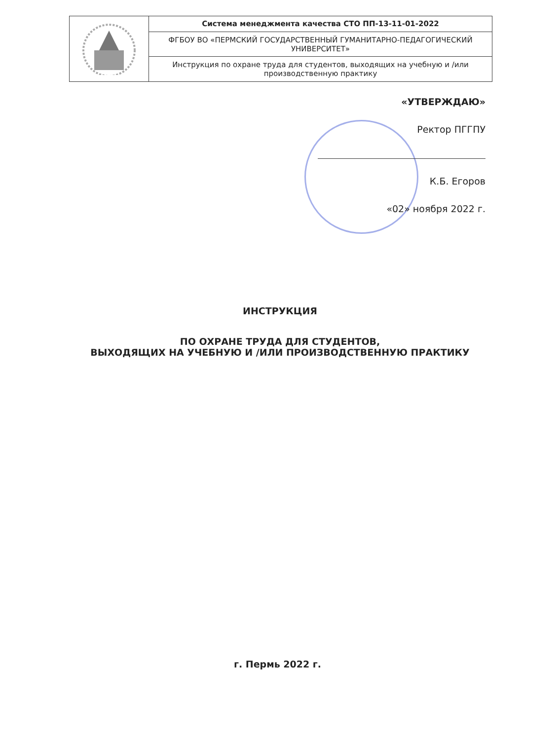| | Система менеджмента качества СТО ПП-13-11-01-2022 |
| | ФГБОУ ВО «ПЕРМСКИЙ ГОСУДАРСТВЕННЫЙ ГУМАНИТАРНО-ПЕДАГОГИЧЕСКИЙ УНИВЕРСИТЕТ» |
| | Инструкция по охране труда для студентов, выходящих на учебную и /или производственную практику |
«УТВЕРЖДАЮ»
Ректор ПГГПУ
К.Б. Егоров
«02» ноября 2022 г.
ИНСТРУКЦИЯ
ПО ОХРАНЕ ТРУДА ДЛЯ СТУДЕНТОВ,
ВЫХОДЯЩИХ НА УЧЕБНУЮ И /ИЛИ ПРОИЗВОДСТВЕННУЮ ПРАКТИКУ
г. Пермь 2022 г.